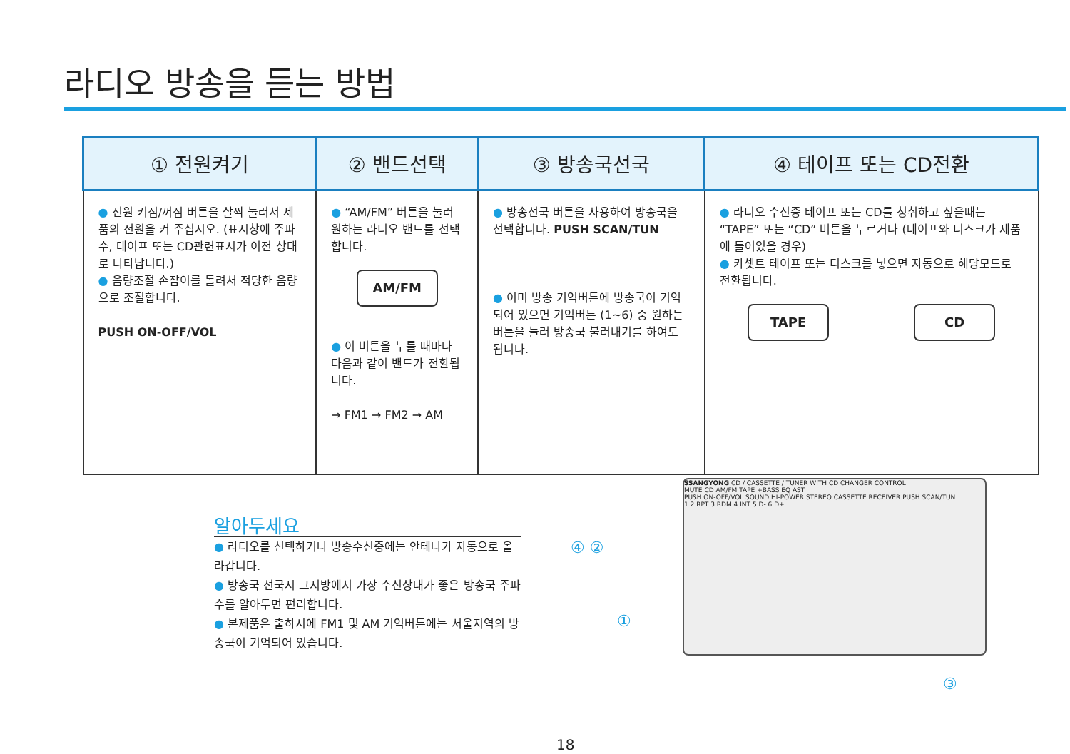라디오 방송을 듣는 방법
| ① 전원켜기 | ② 밴드선택 | ③ 방송국선국 | ④ 테이프 또는 CD전환 |
| --- | --- | --- | --- |
| ● 전원 켜짐/꺼짐 버튼을 살짝 눌러서 제품의 전원을 켜 주십시오. (표시창에 주파수, 테이프 또는 CD관련표시가 이전 상태로 나타납니다.) ● 음량조절 손잡이를 돌려서 적당한 음량으로 조절합니다. PUSH ON-OFF/VOL | ● “AM/FM” 버튼을 눌러 원하는 라디오 밴드를 선택합니다. AM/FM ● 이 버튼을 누를 때마다 다음과 같이 밴드가 전환됩니다. → FM1 → FM2 → AM | ● 방송선국 버튼을 사용하여 방송국을 선택합니다. PUSH SCAN/TUN ● 이미 방송 기억버튼에 방송국이 기억되어 있으면 기억버튼 (1~6) 중 원하는 버튼을 눌러 방송국 불러내기를 하여도 됩니다. | ● 라디오 수신중 테이프 또는 CD를 청취하고 싶을때는 “TAPE” 또는 “CD” 버튼을 누르거나 (테이프와 디스크가 제품에 들어있을 경우) ● 카셋트 테이프 또는 디스크를 넣으면 자동으로 해당모드로 전환됩니다. TAPE CD |
알아두세요
● 라디오를 선택하거나 방송수신중에는 안테나가 자동으로 올라갑니다.
● 방송국 선국시 그지방에서 가장 수신상태가 좋은 방송국 주파수를 알아두면 편리합니다.
● 본제품은 출하시에 FM1 및 AM 기억버튼에는 서울지역의 방송국이 기억되어 있습니다.
④ ②
①
③
SSANGYONG CD / CASSETTE / TUNER WITH CD CHANGER CONTROL
MUTE CD AM/FM TAPE +BASS EQ AST
PUSH ON-OFF/VOL SOUND HI-POWER STEREO CASSETTE RECEIVER PUSH SCAN/TUN
1 2 RPT 3 RDM 4 INT 5 D- 6 D+
18